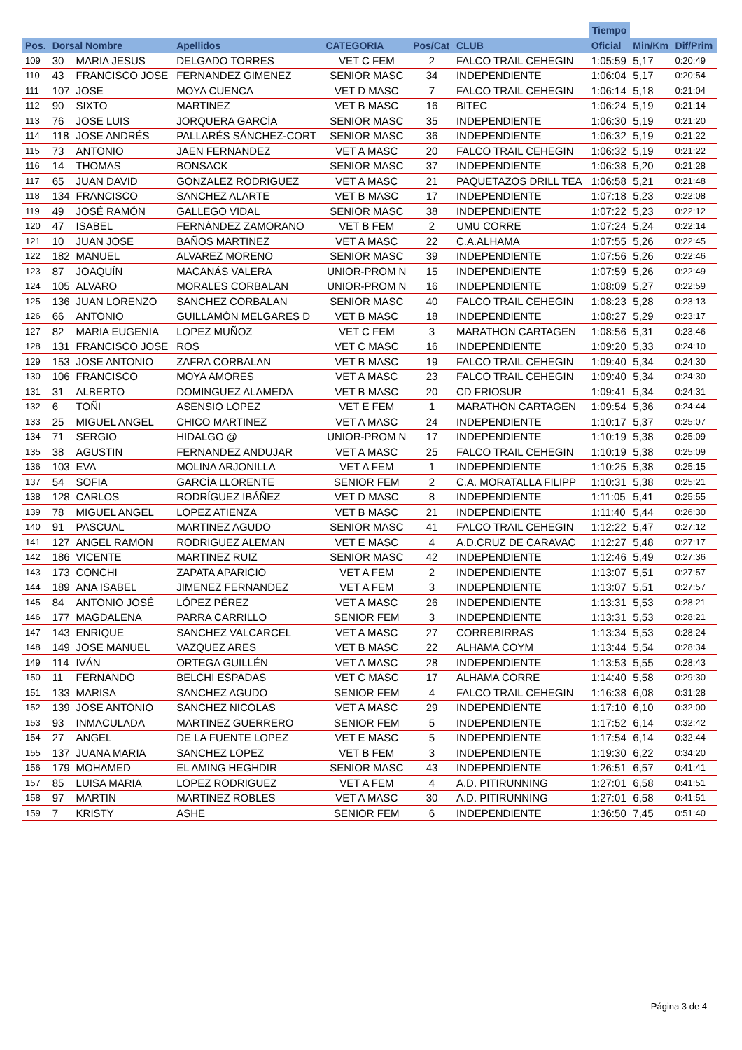| | | | | | | | Tiempo | | |
| --- | --- | --- | --- | --- | --- | --- | --- | --- | --- |
| Pos. | Dorsal Nombre | | Apellidos | CATEGORIA | Pos/Cat | CLUB | Oficial | Min/Km | Dif/Prim |
| 109 | 30 | MARIA JESUS | DELGADO TORRES | VET C FEM | 2 | FALCO TRAIL CEHEGIN | 1:05:59 | 5,17 | 0:20:49 |
| 110 | 43 | FRANCISCO JOSE | FERNANDEZ GIMENEZ | SENIOR MASC | 34 | INDEPENDIENTE | 1:06:04 | 5,17 | 0:20:54 |
| 111 | 107 | JOSE | MOYA CUENCA | VET D MASC | 7 | FALCO TRAIL CEHEGIN | 1:06:14 | 5,18 | 0:21:04 |
| 112 | 90 | SIXTO | MARTINEZ | VET B MASC | 16 | BITEC | 1:06:24 | 5,19 | 0:21:14 |
| 113 | 76 | JOSE LUIS | JORQUERA GARCÍA | SENIOR MASC | 35 | INDEPENDIENTE | 1:06:30 | 5,19 | 0:21:20 |
| 114 | 118 | JOSE ANDRÉS | PALLARÉS SÁNCHEZ-CORT | SENIOR MASC | 36 | INDEPENDIENTE | 1:06:32 | 5,19 | 0:21:22 |
| 115 | 73 | ANTONIO | JAEN FERNANDEZ | VET A MASC | 20 | FALCO TRAIL CEHEGIN | 1:06:32 | 5,19 | 0:21:22 |
| 116 | 14 | THOMAS | BONSACK | SENIOR MASC | 37 | INDEPENDIENTE | 1:06:38 | 5,20 | 0:21:28 |
| 117 | 65 | JUAN DAVID | GONZALEZ RODRIGUEZ | VET A MASC | 21 | PAQUETAZOS DRILL TEA | 1:06:58 | 5,21 | 0:21:48 |
| 118 | 134 | FRANCISCO | SANCHEZ ALARTE | VET B MASC | 17 | INDEPENDIENTE | 1:07:18 | 5,23 | 0:22:08 |
| 119 | 49 | JOSÉ RAMÓN | GALLEGO VIDAL | SENIOR MASC | 38 | INDEPENDIENTE | 1:07:22 | 5,23 | 0:22:12 |
| 120 | 47 | ISABEL | FERNÁNDEZ ZAMORANO | VET B FEM | 2 | UMU CORRE | 1:07:24 | 5,24 | 0:22:14 |
| 121 | 10 | JUAN JOSE | BAÑOS MARTINEZ | VET A MASC | 22 | C.A.ALHAMA | 1:07:55 | 5,26 | 0:22:45 |
| 122 | 182 | MANUEL | ALVAREZ MORENO | SENIOR MASC | 39 | INDEPENDIENTE | 1:07:56 | 5,26 | 0:22:46 |
| 123 | 87 | JOAQUÍN | MACANÁS VALERA | UNIOR-PROM N | 15 | INDEPENDIENTE | 1:07:59 | 5,26 | 0:22:49 |
| 124 | 105 | ALVARO | MORALES CORBALAN | UNIOR-PROM N | 16 | INDEPENDIENTE | 1:08:09 | 5,27 | 0:22:59 |
| 125 | 136 | JUAN LORENZO | SANCHEZ CORBALAN | SENIOR MASC | 40 | FALCO TRAIL CEHEGIN | 1:08:23 | 5,28 | 0:23:13 |
| 126 | 66 | ANTONIO | GUILLAMÓN MELGARES D | VET B MASC | 18 | INDEPENDIENTE | 1:08:27 | 5,29 | 0:23:17 |
| 127 | 82 | MARIA EUGENIA | LOPEZ MUÑOZ | VET C FEM | 3 | MARATHON CARTAGEN | 1:08:56 | 5,31 | 0:23:46 |
| 128 | 131 | FRANCISCO JOSE | ROS | VET C MASC | 16 | INDEPENDIENTE | 1:09:20 | 5,33 | 0:24:10 |
| 129 | 153 | JOSE ANTONIO | ZAFRA CORBALAN | VET B MASC | 19 | FALCO TRAIL CEHEGIN | 1:09:40 | 5,34 | 0:24:30 |
| 130 | 106 | FRANCISCO | MOYA AMORES | VET A MASC | 23 | FALCO TRAIL CEHEGIN | 1:09:40 | 5,34 | 0:24:30 |
| 131 | 31 | ALBERTO | DOMINGUEZ ALAMEDA | VET B MASC | 20 | CD FRIOSUR | 1:09:41 | 5,34 | 0:24:31 |
| 132 | 6 | TOÑI | ASENSIO LOPEZ | VET E FEM | 1 | MARATHON CARTAGEN | 1:09:54 | 5,36 | 0:24:44 |
| 133 | 25 | MIGUEL ANGEL | CHICO MARTINEZ | VET A MASC | 24 | INDEPENDIENTE | 1:10:17 | 5,37 | 0:25:07 |
| 134 | 71 | SERGIO | HIDALGO @ | UNIOR-PROM N | 17 | INDEPENDIENTE | 1:10:19 | 5,38 | 0:25:09 |
| 135 | 38 | AGUSTIN | FERNANDEZ ANDUJAR | VET A MASC | 25 | FALCO TRAIL CEHEGIN | 1:10:19 | 5,38 | 0:25:09 |
| 136 | 103 | EVA | MOLINA ARJONILLA | VET A FEM | 1 | INDEPENDIENTE | 1:10:25 | 5,38 | 0:25:15 |
| 137 | 54 | SOFIA | GARCÍA LLORENTE | SENIOR FEM | 2 | C.A. MORATALLA FILIPP | 1:10:31 | 5,38 | 0:25:21 |
| 138 | 128 | CARLOS | RODRÍGUEZ IBÁÑEZ | VET D MASC | 8 | INDEPENDIENTE | 1:11:05 | 5,41 | 0:25:55 |
| 139 | 78 | MIGUEL ANGEL | LOPEZ ATIENZA | VET B MASC | 21 | INDEPENDIENTE | 1:11:40 | 5,44 | 0:26:30 |
| 140 | 91 | PASCUAL | MARTINEZ AGUDO | SENIOR MASC | 41 | FALCO TRAIL CEHEGIN | 1:12:22 | 5,47 | 0:27:12 |
| 141 | 127 | ANGEL RAMON | RODRIGUEZ ALEMAN | VET E MASC | 4 | A.D.CRUZ DE CARAVAC | 1:12:27 | 5,48 | 0:27:17 |
| 142 | 186 | VICENTE | MARTINEZ RUIZ | SENIOR MASC | 42 | INDEPENDIENTE | 1:12:46 | 5,49 | 0:27:36 |
| 143 | 173 | CONCHI | ZAPATA APARICIO | VET A FEM | 2 | INDEPENDIENTE | 1:13:07 | 5,51 | 0:27:57 |
| 144 | 189 | ANA ISABEL | JIMENEZ FERNANDEZ | VET A FEM | 3 | INDEPENDIENTE | 1:13:07 | 5,51 | 0:27:57 |
| 145 | 84 | ANTONIO JOSÉ | LÓPEZ PÉREZ | VET A MASC | 26 | INDEPENDIENTE | 1:13:31 | 5,53 | 0:28:21 |
| 146 | 177 | MAGDALENA | PARRA CARRILLO | SENIOR FEM | 3 | INDEPENDIENTE | 1:13:31 | 5,53 | 0:28:21 |
| 147 | 143 | ENRIQUE | SANCHEZ VALCARCEL | VET A MASC | 27 | CORREBIRRAS | 1:13:34 | 5,53 | 0:28:24 |
| 148 | 149 | JOSE MANUEL | VAZQUEZ ARES | VET B MASC | 22 | ALHAMA COYM | 1:13:44 | 5,54 | 0:28:34 |
| 149 | 114 | IVÁN | ORTEGA GUILLÉN | VET A MASC | 28 | INDEPENDIENTE | 1:13:53 | 5,55 | 0:28:43 |
| 150 | 11 | FERNANDO | BELCHI ESPADAS | VET C MASC | 17 | ALHAMA CORRE | 1:14:40 | 5,58 | 0:29:30 |
| 151 | 133 | MARISA | SANCHEZ AGUDO | SENIOR FEM | 4 | FALCO TRAIL CEHEGIN | 1:16:38 | 6,08 | 0:31:28 |
| 152 | 139 | JOSE ANTONIO | SANCHEZ NICOLAS | VET A MASC | 29 | INDEPENDIENTE | 1:17:10 | 6,10 | 0:32:00 |
| 153 | 93 | INMACULADA | MARTINEZ GUERRERO | SENIOR FEM | 5 | INDEPENDIENTE | 1:17:52 | 6,14 | 0:32:42 |
| 154 | 27 | ANGEL | DE LA FUENTE LOPEZ | VET E MASC | 5 | INDEPENDIENTE | 1:17:54 | 6,14 | 0:32:44 |
| 155 | 137 | JUANA MARIA | SANCHEZ LOPEZ | VET B FEM | 3 | INDEPENDIENTE | 1:19:30 | 6,22 | 0:34:20 |
| 156 | 179 | MOHAMED | EL AMING HEGHDIR | SENIOR MASC | 43 | INDEPENDIENTE | 1:26:51 | 6,57 | 0:41:41 |
| 157 | 85 | LUISA MARIA | LOPEZ RODRIGUEZ | VET A FEM | 4 | A.D. PITIRUNNING | 1:27:01 | 6,58 | 0:41:51 |
| 158 | 97 | MARTIN | MARTINEZ ROBLES | VET A MASC | 30 | A.D. PITIRUNNING | 1:27:01 | 6,58 | 0:41:51 |
| 159 | 7 | KRISTY | ASHE | SENIOR FEM | 6 | INDEPENDIENTE | 1:36:50 | 7,45 | 0:51:40 |
Página 3 de 4